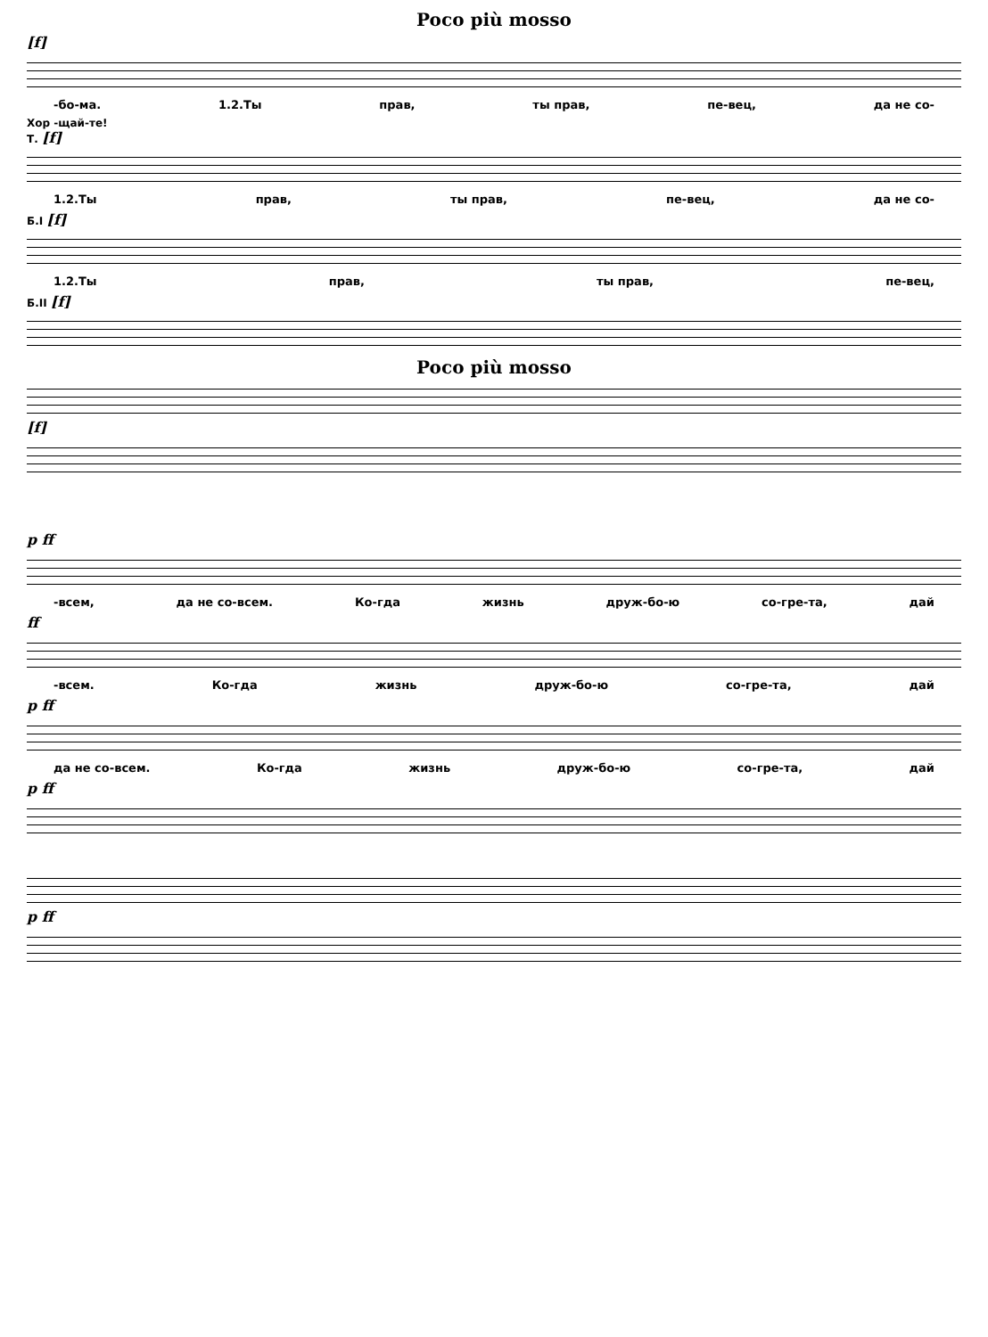Poco più mosso
[f]
-бо-ма. 1.2.Ты прав, ты прав, пе-вец, да не со-
Хор -щай-те!
Т. [f]
1.2.Ты прав, ты прав, пе-вец, да не со-
Б.I [f]
1.2.Ты прав, ты прав, пе-вец,
Б.II [f]
Poco più mosso
[f]
p ff
-всем, да не со-всем. Ко-гда жизнь друж-бо-ю со-гре-та, дай
ff
-всем. Ко-гда жизнь друж-бо-ю со-гре-та, дай
p ff
да не со-всем. Ко-гда жизнь друж-бо-ю со-гре-та, дай
p ff
p ff